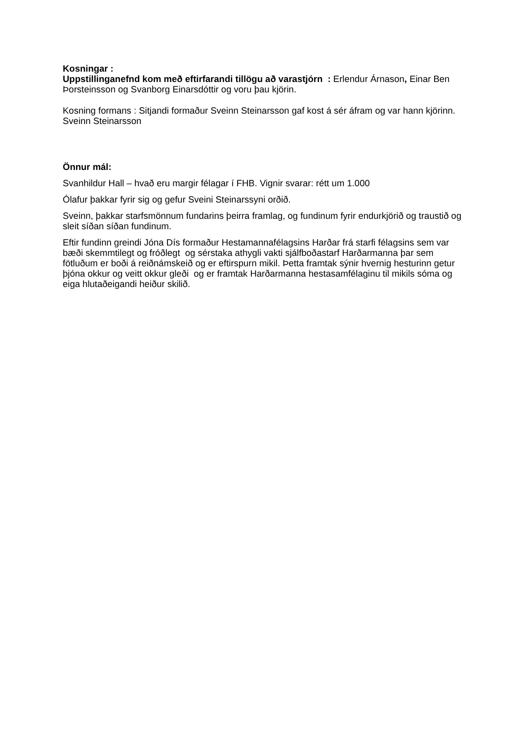Kosningar :
Uppstillinganefnd kom með eftirfarandi tillögu að varastjórn : Erlendur Árnason, Einar Ben Þorsteinsson og Svanborg Einarsdóttir og voru þau kjörin.
Kosning formans : Sitjandi formaður Sveinn Steinarsson gaf kost á sér áfram og var hann kjörinn.
Sveinn Steinarsson
Önnur mál:
Svanhildur Hall – hvað eru margir félagar í FHB. Vignir svarar: rétt um 1.000
Ólafur þakkar fyrir sig og gefur Sveini Steinarssyni orðið.
Sveinn, þakkar starfsmönnum fundarins þeirra framlag, og fundinum fyrir endurkjörið og traustið og sleit síðan síðan fundinum.
Eftir fundinn greindi Jóna Dís formaður Hestamannafélagsins Harðar frá starfi félagsins sem var bæði skemmtilegt og fróðlegt og sérstaka athygli vakti sjálfboðastarf Harðarmanna þar sem fötluðum er boði á reiðnámskeið og er eftirspurn mikil. Þetta framtak sýnir hvernig hesturinn getur þjóna okkur og veitt okkur gleði og er framtak Harðarmanna hestasamfélaginu til mikils sóma og eiga hlutaðeigandi heiður skilið.